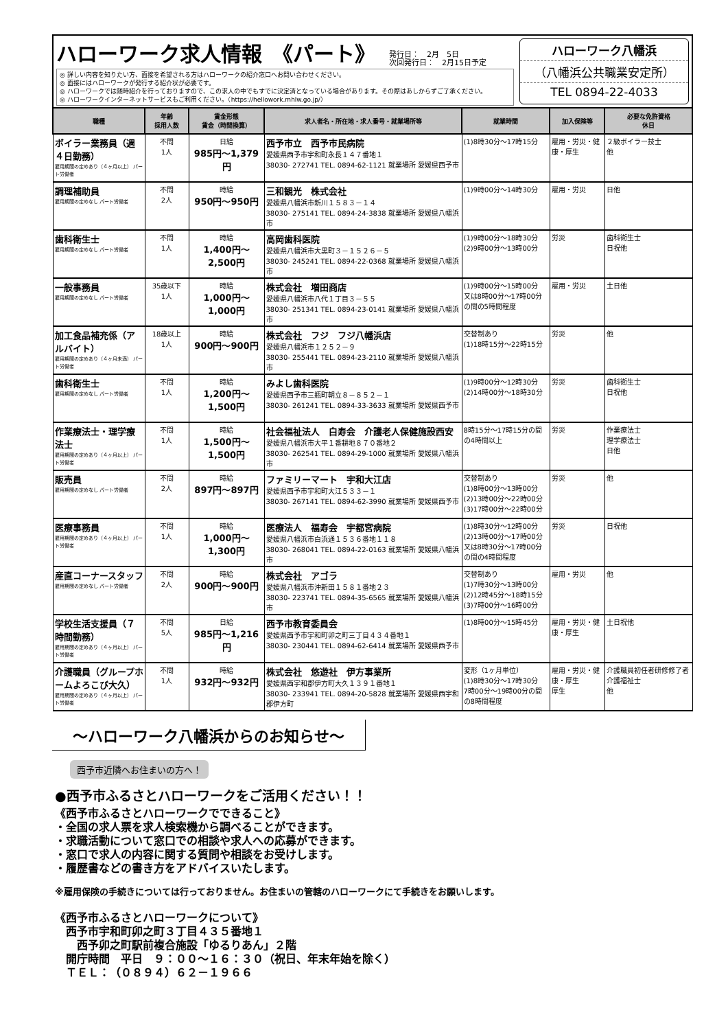ハローワーク求人情報　《パート》 発行日：　2月　5日
次回発行日：　2月15日予定
◎ 詳しい内容を知りたい方、面接を希望される方はハローワークの紹介窓口へお問い合わせください。
◎ 面接にはハローワークが発行する紹介状が必要です。
◎ ハローワークでは随時紹介を行っておりますので、この求人の中でもすでに決定済となっている場合があります。その際はあしからずご了承ください。
◎ ハローワークインターネットサービスもご利用ください。（https://hellowork.mhlw.go.jp/）
ハローワーク八幡浜
（八幡浜公共職業安定所）
TEL 0894-22-4033
| 職種 | 年齢 採用人数 | 賃金形態 賃金（時間換算） | 求人者名・所在地・求人番号・就業場所等 | 就業時間 | 加入保険等 | 必要な免許資格 休日 |
| --- | --- | --- | --- | --- | --- | --- |
| ボイラー業務員（週４日勤務） 雇用期間の定めあり（４ヶ月以上） パート労働者 | 不問 1人 | 日給 985円～1,379円 | 西予市立 西予市民病院 愛媛県西予市宇和町永長１４７番地１ 38030- 272741 TEL. 0894-62-1121 就業場所 愛媛県西予市 | (1)8時30分～17時15分 | 雇用・労災・健康・厚生 | ２級ボイラー技士 他 |
| 調理補助員 雇用期間の定めなし パート労働者 | 不問 2人 | 時給 950円～950円 | 三和観光 株式会社 愛媛県八幡浜市新川１５８３－１４ 38030- 275141 TEL. 0894-24-3838 就業場所 愛媛県八幡浜市 | (1)9時00分～14時30分 | 雇用・労災 | 日他 |
| 歯科衛生士 雇用期間の定めなし パート労働者 | 不問 1人 | 時給 1,400円～2,500円 | 高岡歯科医院 愛媛県八幡浜市大黒町３－１５２６－５ 38030- 245241 TEL. 0894-22-0368 就業場所 愛媛県八幡浜市 | (1)9時00分～18時30分 (2)9時00分～13時00分 | 労災 | 歯科衛生士 日祝他 |
| 一般事務員 雇用期間の定めなし パート労働者 | 35歳以下 1人 | 時給 1,000円～1,000円 | 株式会社 増田商店 愛媛県八幡浜市八代１丁目３－５５ 38030- 251341 TEL. 0894-23-0141 就業場所 愛媛県八幡浜市 | (1)9時00分～15時00分 又は8時00分～17時00分の間の5時間程度 | 雇用・労災 | 土日他 |
| 加工食品補充係（アルバイト） 雇用期間の定めあり（４ヶ月未満） パート労働者 | 18歳以上 1人 | 時給 900円～900円 | 株式会社 フジ フジ八幡浜店 愛媛県八幡浜市１２５２－９ 38030- 255441 TEL. 0894-23-2110 就業場所 愛媛県八幡浜市 | 交替制あり (1)18時15分～22時15分 | 労災 | 他 |
| 歯科衛生士 雇用期間の定めなし パート労働者 | 不問 1人 | 時給 1,200円～1,500円 | みよし歯科医院 愛媛県西予市三瓶町朝立８－８５２－１ 38030- 261241 TEL. 0894-33-3633 就業場所 愛媛県西予市 | (1)9時00分～12時30分 (2)14時00分～18時30分 | 労災 | 歯科衛生士 日祝他 |
| 作業療法士・理学療法士 雇用期間の定めあり（４ヶ月以上） パート労働者 | 不問 1人 | 時給 1,500円～1,500円 | 社会福祉法人 白寿会 介護老人保健施設西安 愛媛県八幡浜市大平１番耕地８７０番地２ 38030- 262541 TEL. 0894-29-1000 就業場所 愛媛県八幡浜市 | 8時15分～17時15分の間の4時間以上 | 労災 | 作業療法士 理学療法士 日他 |
| 販売員 雇用期間の定めなし パート労働者 | 不問 2人 | 時給 897円～897円 | ファミリーマート 宇和大江店 愛媛県西予市宇和町大江５３３－１ 38030- 267141 TEL. 0894-62-3990 就業場所 愛媛県西予市 | 交替制あり (1)8時00分～13時00分 (2)13時00分～22時00分 (3)17時00分～22時00分 | 労災 | 他 |
| 医療事務員 雇用期間の定めあり（４ヶ月以上） パート労働者 | 不問 1人 | 時給 1,000円～1,300円 | 医療法人 福寿会 宇都宮病院 愛媛県八幡浜市白浜通１５３６番地１１８ 38030- 268041 TEL. 0894-22-0163 就業場所 愛媛県八幡浜市 | (1)8時30分～12時00分 (2)13時00分～17時00分 又は8時30分～17時00分の間の4時間程度 | 労災 | 日祝他 |
| 産直コーナースタッフ 雇用期間の定めなし パート労働者 | 不問 2人 | 時給 900円～900円 | 株式会社 アゴラ 愛媛県八幡浜市沖新田１５８１番地２３ 38030- 223741 TEL. 0894-35-6565 就業場所 愛媛県八幡浜市 | 交替制あり (1)7時30分～13時00分 (2)12時45分～18時15分 (3)7時00分～16時00分 | 雇用・労災 | 他 |
| 学校生活支援員（７時間勤務） 雇用期間の定めあり（４ヶ月以上） パート労働者 | 不問 5人 | 日給 985円～1,216円 | 西予市教育委員会 愛媛県西予市宇和町卯之町三丁目４３４番地１ 38030- 230441 TEL. 0894-62-6414 就業場所 愛媛県西予市 | (1)8時00分～15時45分 | 雇用・労災・健康・厚生 | 土日祝他 |
| 介護職員（グループホームよろこび大久） 雇用期間の定めあり（４ヶ月以上） パート労働者 | 不問 1人 | 時給 932円～932円 | 株式会社 悠遊社 伊方事業所 愛媛県西宇和郡伊方町大久１３９１番地１ 38030- 233941 TEL. 0894-20-5828 就業場所 愛媛県西宇和郡伊方町 | 変形（1ヶ月単位） (1)8時30分～17時30分 7時00分～19時00分の間の8時間程度 | 雇用・労災・健康・厚生 厚生 | 介護職員初任者研修修了者 介護福祉士 他 |
～ハローワーク八幡浜からのお知らせ～
西予市近隣へお住まいの方へ！
●西予市ふるさとハローワークをご活用ください！！
《西予市ふるさとハローワークでできること》
・全国の求人票を求人検索機から調べることができます。
・求職活動について窓口での相談や求人への応募ができます。
・窓口で求人の内容に関する質問や相談をお受けします。
・履歴書などの書き方をアドバイスいたします。
※雇用保険の手続きについては行っておりません。お住まいの管轄のハローワークにて手続きをお願いします。
《西予市ふるさとハローワークについて》
　西予市宇和町卯之町３丁目４３５番地１
　　西予卯之町駅前複合施設「ゆるりあん」２階
　開庁時間　平日　９：００～１６：３０（祝日、年末年始を除く）
　ＴＥＬ：（０８９４）６２－１９６６